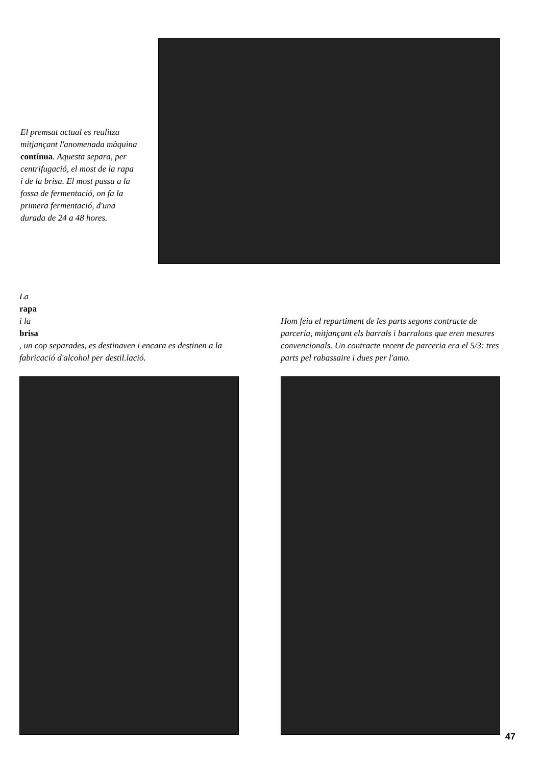El premsat actual es realitza mitjançant l'anomenada màquina contínua. Aquesta separa, per centrifugació, el most de la rapa i de la brisa. El most passa a la fossa de fermentació, on fa la primera fermentació, d'una durada de 24 a 48 hores.
La
rapa
i la
brisa, un cop separades, es destinaven i encara es destinen a la fabricació d'alcohol per destil.lació.
Hom feia el repartiment de les parts segons contracte de parceria, mitjançant els barrals i barralons que eren mesures convencionals. Un contracte recent de parceria era el 5/3: tres parts pel rabassaire i dues per l'amo.
47